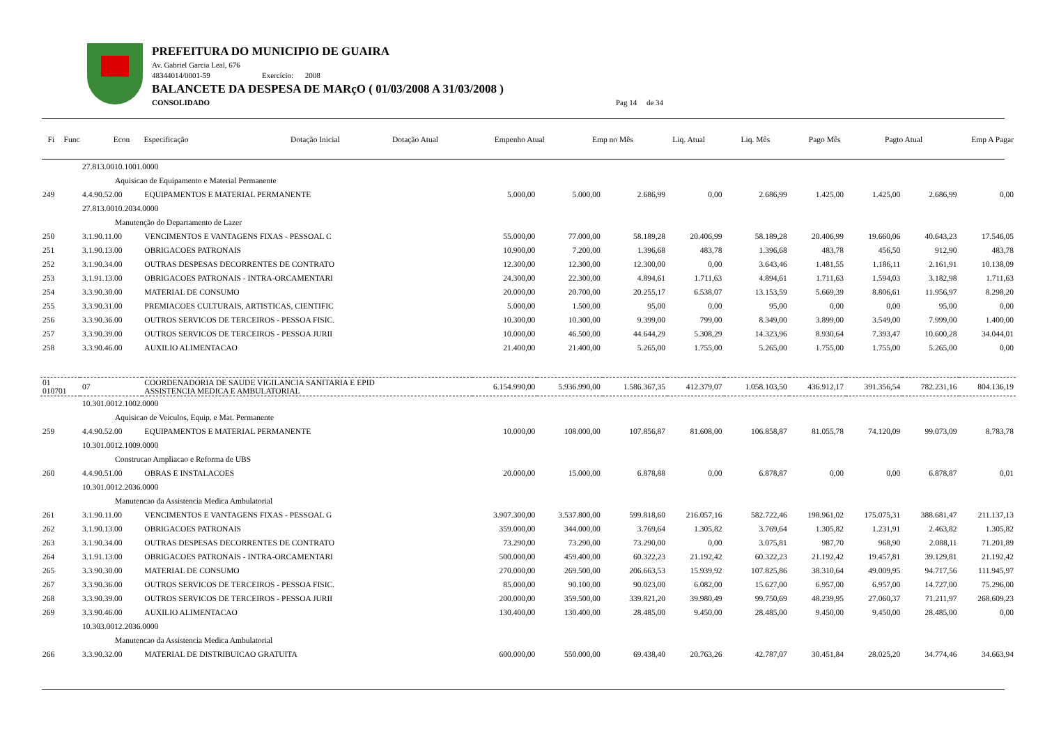PREFEITURA DO MUNICIPIO DE GUAIRA
Av. Gabriel Garcia Leal, 676
48344014/0001-59 Exercício: 2008
BALANCETE DA DESPESA DE MARçO ( 01/03/2008 A 31/03/2008 )
CONSOLIDADO Pag 14 de 34
| Fi | Func | Econ | Especificação | Dotação Inicial | Dotação Atual | Empenho Atual | Emp no Mês | Liq. Atual | Liq. Mês | Pago Mês | Pagto Atual | Emp A Pagar |
| --- | --- | --- | --- | --- | --- | --- | --- | --- | --- | --- | --- | --- |
| | 27.813.0010.1001.0000 | | | | | | | | | | |
| | Aquisicao de Equipamento e Material Permanente | | | | | | | | | | |
| 249 | 4.4.90.52.00 | EQUIPAMENTOS E MATERIAL PERMANENTE | 5.000,00 | 5.000,00 | 2.686,99 | 0,00 | 2.686,99 | 1.425,00 | 1.425,00 | 2.686,99 | 0,00 |
| | 27.813.0010.2034.0000 | | | | | | | | | | |
| | Manutenção do Departamento de Lazer | | | | | | | | | | |
| 250 | 3.1.90.11.00 | VENCIMENTOS E VANTAGENS FIXAS - PESSOAL C | 55.000,00 | 77.000,00 | 58.189,28 | 20.406,99 | 58.189,28 | 20.406,99 | 19.660,06 | 40.643,23 | 17.546,05 |
| 251 | 3.1.90.13.00 | OBRIGACOES PATRONAIS | 10.900,00 | 7.200,00 | 1.396,68 | 483,78 | 1.396,68 | 483,78 | 456,50 | 912,90 | 483,78 |
| 252 | 3.1.90.34.00 | OUTRAS DESPESAS DECORRENTES DE CONTRATO | 12.300,00 | 12.300,00 | 12.300,00 | 0,00 | 3.643,46 | 1.481,55 | 1.186,11 | 2.161,91 | 10.138,09 |
| 253 | 3.1.91.13.00 | OBRIGACOES PATRONAIS - INTRA-ORCAMENTARI | 24.300,00 | 22.300,00 | 4.894,61 | 1.711,63 | 4.894,61 | 1.711,63 | 1.594,03 | 3.182,98 | 1.711,63 |
| 254 | 3.3.90.30.00 | MATERIAL DE CONSUMO | 20.000,00 | 20.700,00 | 20.255,17 | 6.538,07 | 13.153,59 | 5.669,39 | 8.806,61 | 11.956,97 | 8.298,20 |
| 255 | 3.3.90.31.00 | PREMIACOES CULTURAIS, ARTISTICAS, CIENTIFIC | 5.000,00 | 1.500,00 | 95,00 | 0,00 | 95,00 | 0,00 | 0,00 | 95,00 | 0,00 |
| 256 | 3.3.90.36.00 | OUTROS SERVICOS DE TERCEIROS - PESSOA FISIC. | 10.300,00 | 10.300,00 | 9.399,00 | 799,00 | 8.349,00 | 3.899,00 | 3.549,00 | 7.999,00 | 1.400,00 |
| 257 | 3.3.90.39.00 | OUTROS SERVICOS DE TERCEIROS - PESSOA JURII | 10.000,00 | 46.500,00 | 44.644,29 | 5.308,29 | 14.323,96 | 8.930,64 | 7.393,47 | 10.600,28 | 34.044,01 |
| 258 | 3.3.90.46.00 | AUXILIO ALIMENTACAO | 21.400,00 | 21.400,00 | 5.265,00 | 1.755,00 | 5.265,00 | 1.755,00 | 1.755,00 | 5.265,00 | 0,00 |
| 01 010701 | 07 | COORDENADORIA DE SAUDE VIGILANCIA SANITARIA E EPID ASSISTENCIA MEDICA E AMBULATORIAL | 6.154.990,00 | 5.936.990,00 | 1.586.367,35 | 412.379,07 | 1.058.103,50 | 436.912,17 | 391.356,54 | 782.231,16 | 804.136,19 |
| | 10.301.0012.1002.0000 | | | | | | | | | | |
| | Aquisicao de Veiculos, Equip. e Mat. Permanente | | | | | | | | | | |
| 259 | 4.4.90.52.00 | EQUIPAMENTOS E MATERIAL PERMANENTE | 10.000,00 | 108.000,00 | 107.856,87 | 81.608,00 | 106.858,87 | 81.055,78 | 74.120,09 | 99.073,09 | 8.783,78 |
| | 10.301.0012.1009.0000 | | | | | | | | | | |
| | Construcao Ampliacao e Reforma de UBS | | | | | | | | | | |
| 260 | 4.4.90.51.00 | OBRAS E INSTALACOES | 20.000,00 | 15.000,00 | 6.878,88 | 0,00 | 6.878,87 | 0,00 | 0,00 | 6.878,87 | 0,01 |
| | 10.301.0012.2036.0000 | | | | | | | | | | |
| | Manutencao da Assistencia Medica Ambulatorial | | | | | | | | | | |
| 261 | 3.1.90.11.00 | VENCIMENTOS E VANTAGENS FIXAS - PESSOAL G | 3.907.300,00 | 3.537.800,00 | 599.818,60 | 216.057,16 | 582.722,46 | 198.961,02 | 175.075,31 | 388.681,47 | 211.137,13 |
| 262 | 3.1.90.13.00 | OBRIGACOES PATRONAIS | 359.000,00 | 344.000,00 | 3.769,64 | 1.305,82 | 3.769,64 | 1.305,82 | 1.231,91 | 2.463,82 | 1.305,82 |
| 263 | 3.1.90.34.00 | OUTRAS DESPESAS DECORRENTES DE CONTRATO | 73.290,00 | 73.290,00 | 73.290,00 | 0,00 | 3.075,81 | 987,70 | 968,90 | 2.088,11 | 71.201,89 |
| 264 | 3.1.91.13.00 | OBRIGACOES PATRONAIS - INTRA-ORCAMENTARI | 500.000,00 | 459.400,00 | 60.322,23 | 21.192,42 | 60.322,23 | 21.192,42 | 19.457,81 | 39.129,81 | 21.192,42 |
| 265 | 3.3.90.30.00 | MATERIAL DE CONSUMO | 270.000,00 | 269.500,00 | 206.663,53 | 15.939,92 | 107.825,86 | 38.310,64 | 49.009,95 | 94.717,56 | 111.945,97 |
| 267 | 3.3.90.36.00 | OUTROS SERVICOS DE TERCEIROS - PESSOA FISIC. | 85.000,00 | 90.100,00 | 90.023,00 | 6.082,00 | 15.627,00 | 6.957,00 | 6.957,00 | 14.727,00 | 75.296,00 |
| 268 | 3.3.90.39.00 | OUTROS SERVICOS DE TERCEIROS - PESSOA JURII | 200.000,00 | 359.500,00 | 339.821,20 | 39.980,49 | 99.750,69 | 48.239,95 | 27.060,37 | 71.211,97 | 268.609,23 |
| 269 | 3.3.90.46.00 | AUXILIO ALIMENTACAO | 130.400,00 | 130.400,00 | 28.485,00 | 9.450,00 | 28.485,00 | 9.450,00 | 9.450,00 | 28.485,00 | 0,00 |
| | 10.303.0012.2036.0000 | | | | | | | | | | |
| | Manutencao da Assistencia Medica Ambulatorial | | | | | | | | | | |
| 266 | 3.3.90.32.00 | MATERIAL DE DISTRIBUICAO GRATUITA | 600.000,00 | 550.000,00 | 69.438,40 | 20.763,26 | 42.787,07 | 30.451,84 | 28.025,20 | 34.774,46 | 34.663,94 |